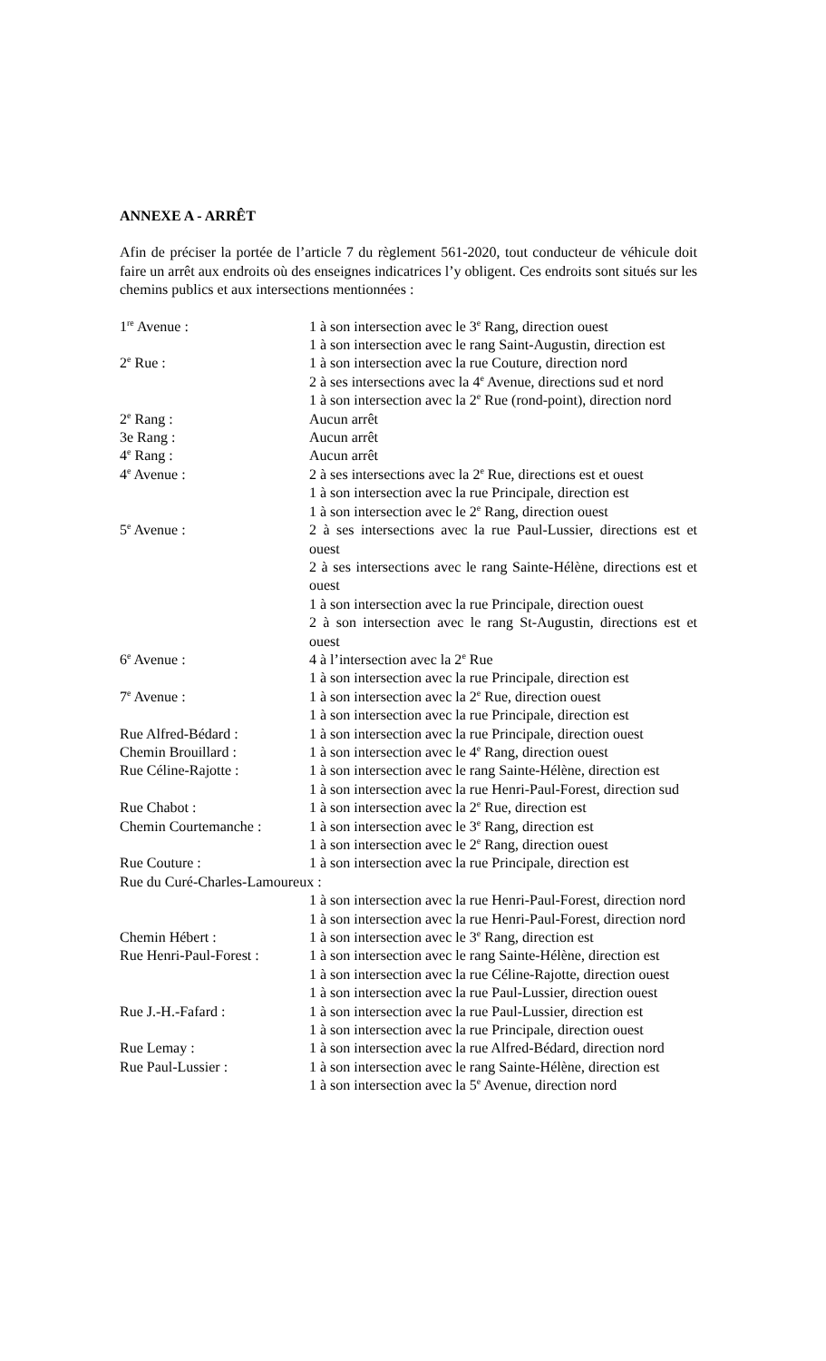ANNEXE A - ARRÊT
Afin de préciser la portée de l’article 7 du règlement 561-2020, tout conducteur de véhicule doit faire un arrêt aux endroits où des enseignes indicatrices l’y obligent. Ces endroits sont situés sur les chemins publics et aux intersections mentionnées :
| 1<sup>re</sup> Avenue : | 1 à son intersection avec le 3<sup>e</sup> Rang, direction ouest 1 à son intersection avec le rang Saint-Augustin, direction est |
| 2<sup>e</sup> Rue : | 1 à son intersection avec la rue Couture, direction nord 2 à ses intersections avec la 4<sup>e</sup> Avenue, directions sud et nord 1 à son intersection avec la 2<sup>e</sup> Rue (rond-point), direction nord |
| 2<sup>e</sup> Rang : | Aucun arrêt |
| 3e Rang : | Aucun arrêt |
| 4<sup>e</sup> Rang : | Aucun arrêt |
| 4<sup>e</sup> Avenue : | 2 à ses intersections avec la 2<sup>e</sup> Rue, directions est et ouest 1 à son intersection avec la rue Principale, direction est 1 à son intersection avec le 2<sup>e</sup> Rang, direction ouest |
| 5<sup>e</sup> Avenue : | 2 à ses intersections avec la rue Paul-Lussier, directions est et ouest 2 à ses intersections avec le rang Sainte-Hélène, directions est et ouest 1 à son intersection avec la rue Principale, direction ouest 2 à son intersection avec le rang St-Augustin, directions est et ouest |
| 6<sup>e</sup> Avenue : | 4 à l’intersection avec la 2<sup>e</sup> Rue 1 à son intersection avec la rue Principale, direction est |
| 7<sup>e</sup> Avenue : | 1 à son intersection avec la 2<sup>e</sup> Rue, direction ouest 1 à son intersection avec la rue Principale, direction est |
| Rue Alfred-Bédard : | 1 à son intersection avec la rue Principale, direction ouest |
| Chemin Brouillard : | 1 à son intersection avec le 4<sup>e</sup> Rang, direction ouest |
| Rue Céline-Rajotte : | 1 à son intersection avec le rang Sainte-Hélène, direction est 1 à son intersection avec la rue Henri-Paul-Forest, direction sud |
| Rue Chabot : | 1 à son intersection avec la 2<sup>e</sup> Rue, direction est |
| Chemin Courtemanche : | 1 à son intersection avec le 3<sup>e</sup> Rang, direction est 1 à son intersection avec le 2<sup>e</sup> Rang, direction ouest |
| Rue Couture : | 1 à son intersection avec la rue Principale, direction est |
| Rue du Curé-Charles-Lamoureux : | |
| | 1 à son intersection avec la rue Henri-Paul-Forest, direction nord 1 à son intersection avec la rue Henri-Paul-Forest, direction nord |
| Chemin Hébert : | 1 à son intersection avec le 3<sup>e</sup> Rang, direction est |
| Rue Henri-Paul-Forest : | 1 à son intersection avec le rang Sainte-Hélène, direction est 1 à son intersection avec la rue Céline-Rajotte, direction ouest 1 à son intersection avec la rue Paul-Lussier, direction ouest |
| Rue J.-H.-Fafard : | 1 à son intersection avec la rue Paul-Lussier, direction est 1 à son intersection avec la rue Principale, direction ouest |
| Rue Lemay : | 1 à son intersection avec la rue Alfred-Bédard, direction nord |
| Rue Paul-Lussier : | 1 à son intersection avec le rang Sainte-Hélène, direction est 1 à son intersection avec la 5<sup>e</sup> Avenue, direction nord |